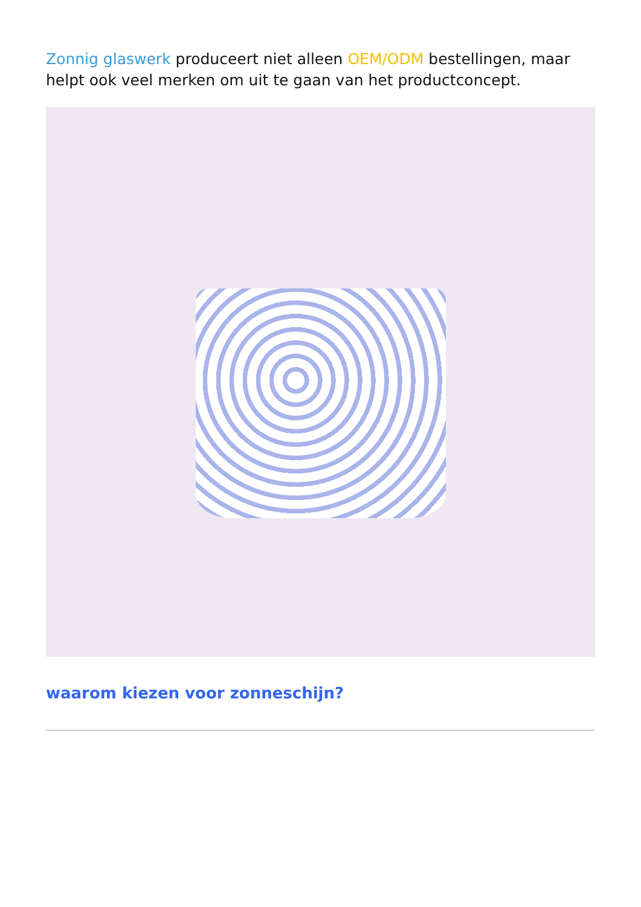Zonnig glaswerk produceert niet alleen OEM/ODM bestellingen, maar helpt ook veel merken om uit te gaan van het productconcept.
waarom kiezen voor zonneschijn?